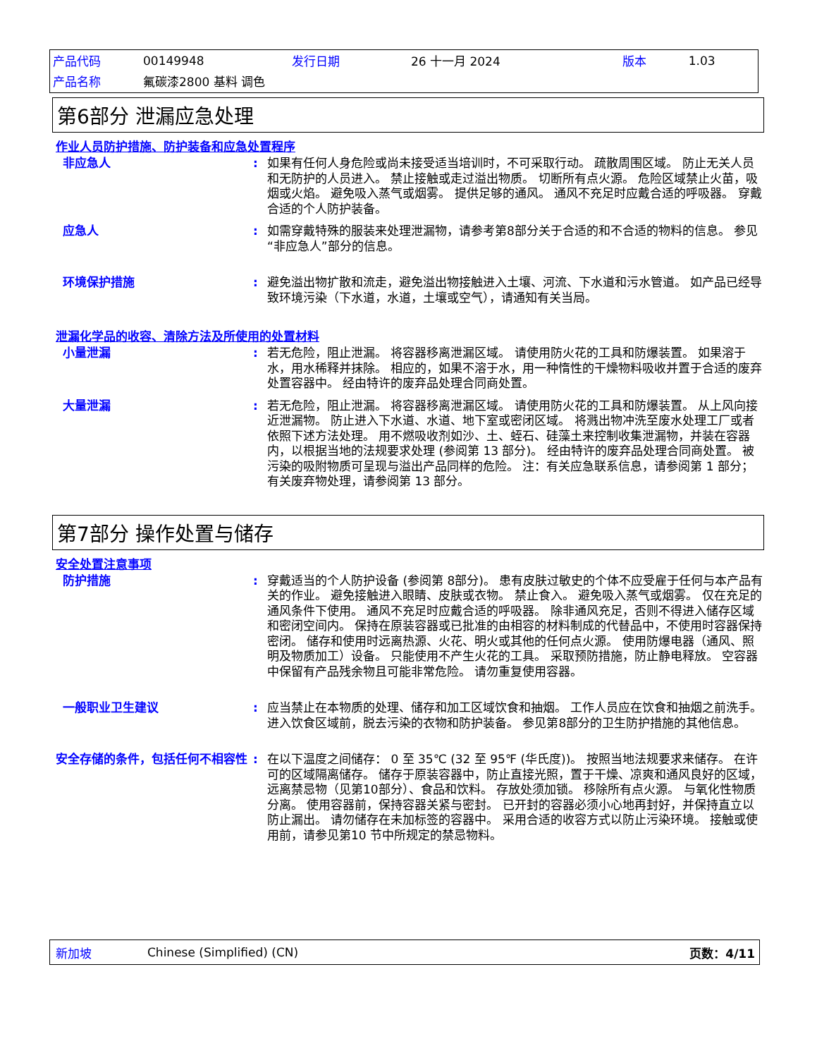| 产品代码 | 00149948 | 发行日期 | 26 十一月 2024 | 版本 | 1.03 |
| 产品名称 | 氟碳漆2800 基料 调色 | | | | |
第6部分 泄漏应急处理
作业人员防护措施、防护装备和应急处置程序
非应急人 : 如果有任何人身危险或尚未接受适当培训时，不可采取行动。 疏散周围区域。 防止无关人员和无防护的人员进入。 禁止接触或走过溢出物质。 切断所有点火源。 危险区域禁止火苗，吸烟或火焰。 避免吸入蒸气或烟雾。 提供足够的通风。 通风不充足时应戴合适的呼吸器。 穿戴合适的个人防护装备。
应急人 : 如需穿戴特殊的服装来处理泄漏物，请参考第8部分关于合适的和不合适的物料的信息。 参见“非应急人”部分的信息。
环境保护措施 : 避免溢出物扩散和流走，避免溢出物接触进入土壤、河流、下水道和污水管道。 如产品已经导致环境污染（下水道，水道，土壤或空气），请通知有关当局。
泄漏化学品的收容、清除方法及所使用的处置材料
小量泄漏 : 若无危险，阻止泄漏。 将容器移离泄漏区域。 请使用防火花的工具和防爆装置。 如果溶于水，用水稀释并抹除。 相应的，如果不溶于水，用一种惰性的干燥物料吸收并置于合适的废弃处置容器中。 经由特许的废弃品处理合同商处置。
大量泄漏 : 若无危险，阻止泄漏。 将容器移离泄漏区域。 请使用防火花的工具和防爆装置。 从上风向接近泄漏物。 防止进入下水道、水道、地下室或密闭区域。 将溅出物冲洗至废水处理工厂或者依照下述方法处理。 用不燃吸收剂如沙、土、蛭石、硅藻土来控制收集泄漏物，并装在容器内，以根据当地的法规要求处理 (参阅第 13 部分)。 经由特许的废弃品处理合同商处置。 被污染的吸附物质可呈现与溢出产品同样的危险。 注：有关应急联系信息，请参阅第 1 部分；有关废弃物处理，请参阅第 13 部分。
第7部分 操作处置与储存
安全处置注意事项
防护措施 : 穿戴适当的个人防护设备 (参阅第 8部分)。 患有皮肤过敏史的个体不应受雇于任何与本产品有关的作业。 避免接触进入眼睛、皮肤或衣物。 禁止食入。 避免吸入蒸气或烟雾。 仅在充足的通风条件下使用。 通风不充足时应戴合适的呼吸器。 除非通风充足，否则不得进入储存区域和密闭空间内。 保持在原装容器或已批准的由相容的材料制成的代替品中，不使用时容器保持密闭。 储存和使用时远离热源、火花、明火或其他的任何点火源。 使用防爆电器（通风、照明及物质加工）设备。 只能使用不产生火花的工具。 采取预防措施，防止静电释放。 空容器中保留有产品残余物且可能非常危险。 请勿重复使用容器。
一般职业卫生建议 : 应当禁止在本物质的处理、储存和加工区域饮食和抽烟。 工作人员应在饮食和抽烟之前洗手。 进入饮食区域前，脱去污染的衣物和防护装备。 参见第8部分的卫生防护措施的其他信息。
安全存储的条件，包括任何不相容性 : 在以下温度之间储存： 0 至 35℃ (32 至 95℉ (华氏度))。 按照当地法规要求来储存。 在许可的区域隔离储存。 储存于原装容器中，防止直接光照，置于干燥、凉爽和通风良好的区域，远离禁忌物（见第10部分）、食品和饮料。 存放处须加锁。 移除所有点火源。 与氧化性物质分离。 使用容器前，保持容器关紧与密封。 已开封的容器必须小心地再封好，并保持直立以防止漏出。 请勿储存在未加标签的容器中。 采用合适的收容方式以防止污染环境。 接触或使用前，请参见第10 节中所规定的禁忌物料。
新加坡 Chinese (Simplified) (CN) 页数：4/11